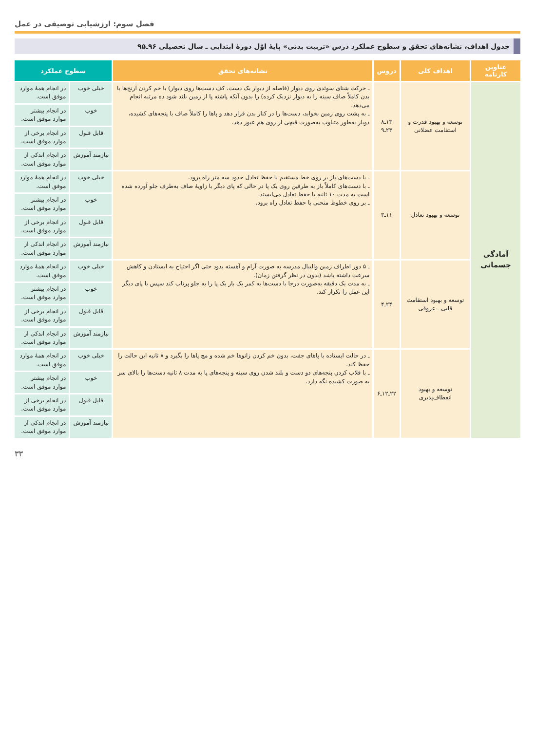فصل سوم: ارزشیابی توصیفی در عمل
جدول اهداف، نشانه‌های تحقق و سطوح عملکرد درس «تربیت بدنی» پایهٔ اوّل دورهٔ ابتدایی ـ سال تحصیلی ۹۶ـ۹۵
| عناوین کارنامه | اهداف کلی | دروس | نشانه‌های تحقق | سطوح عملکرد | |
| --- | --- | --- | --- | --- | --- |
| آمادگی جسمانی | توسعه و بهبود قدرت و استقامت عضلانی | ۱۳ـ۸ ۲۳ـ۹ | ـ حرکت شنای سوئدی روی دیوار (فاصله از دیوار یک دست، کف دست‌ها روی دیوار) با خم کردن آرنج‌ها با بدن کاملاً صاف سینه را به دیوار نزدیک کرده) را بدون آنکه پاشنه پا از زمین بلند شود ده مرتبه انجام می‌دهد. ـ به پشت روی زمین بخوابد، دست‌ها را در کنار بدن قرار دهد و پاها را کاملاً صاف با پنجه‌های کشیده، دوبار به‌طور متناوب به‌صورت قیچی از روی هم عبور دهد. | خیلی خوب | در انجام همهٔ موارد موفق است. |
| | | | | خوب | در انجام بیشتر موارد موفق است. |
| | | | | قابل قبول | در انجام برخی از موارد موفق است. |
| | | | | نیازمند آموزش | در انجام اندکی از موارد موفق است. |
| | توسعه و بهبود تعادل | ۱۱ـ۳ | ـ با دست‌های باز بر روی خط مستقیم با حفظ تعادل حدود سه متر راه برود. ـ با دست‌های کاملاً باز به طرفین روی یک پا در حالی که پای دیگر با زاویهٔ صاف به‌طرف جلو آورده شده است به مدت ۱۰ ثانیه با حفظ تعادل می‌ایستد. ـ بر روی خطوط منحنی با حفظ تعادل راه برود. | خیلی خوب | در انجام همهٔ موارد موفق است. |
| | | | | خوب | در انجام بیشتر موارد موفق است. |
| | | | | قابل قبول | در انجام برخی از موارد موفق است. |
| | | | | نیازمند آموزش | در انجام اندکی از موارد موفق است. |
| | توسعه و بهبود استقامت قلبی ـ عروقی | ۲۴ـ۴ | ـ ۵ دور اطراف زمین والیبال مدرسه به صورت آرام و آهسته بدود حتی اگر احتیاج به ایستادن و کاهش سرعت داشته باشد (بدون در نظر گرفتن زمان). ـ به مدت یک دقیقه به‌صورت درجا با دست‌ها به کمر یک بار یک پا را به جلو پرتاب کند سپس با پای دیگر این عمل را تکرار کند. | خیلی خوب | در انجام همهٔ موارد موفق است. |
| | | | | خوب | در انجام بیشتر موارد موفق است. |
| | | | | قابل قبول | در انجام برخی از موارد موفق است. |
| | | | | نیازمند آموزش | در انجام اندکی از موارد موفق است. |
| | توسعه و بهبود انعطاف‌پذیری | ۲۲ـ۱۲ـ۶ | ـ در حالت ایستاده با پاهای جفت، بدون خم کردن زانوها خم شده و مچ پاها را بگیرد و ۸ ثانیه این حالت را حفظ کند. ـ با قلاب کردن پنجه‌های دو دست و بلند شدن روی سینه و پنجه‌های پا به مدت ۸ ثانیه دست‌ها را بالای سر به صورت کشیده نگه دارد. | خیلی خوب | در انجام همهٔ موارد موفق است. |
| | | | | خوب | در انجام بیشتر موارد موفق است. |
| | | | | قابل قبول | در انجام برخی از موارد موفق است. |
| | | | | نیازمند آموزش | در انجام اندکی از موارد موفق است. |
۳۳